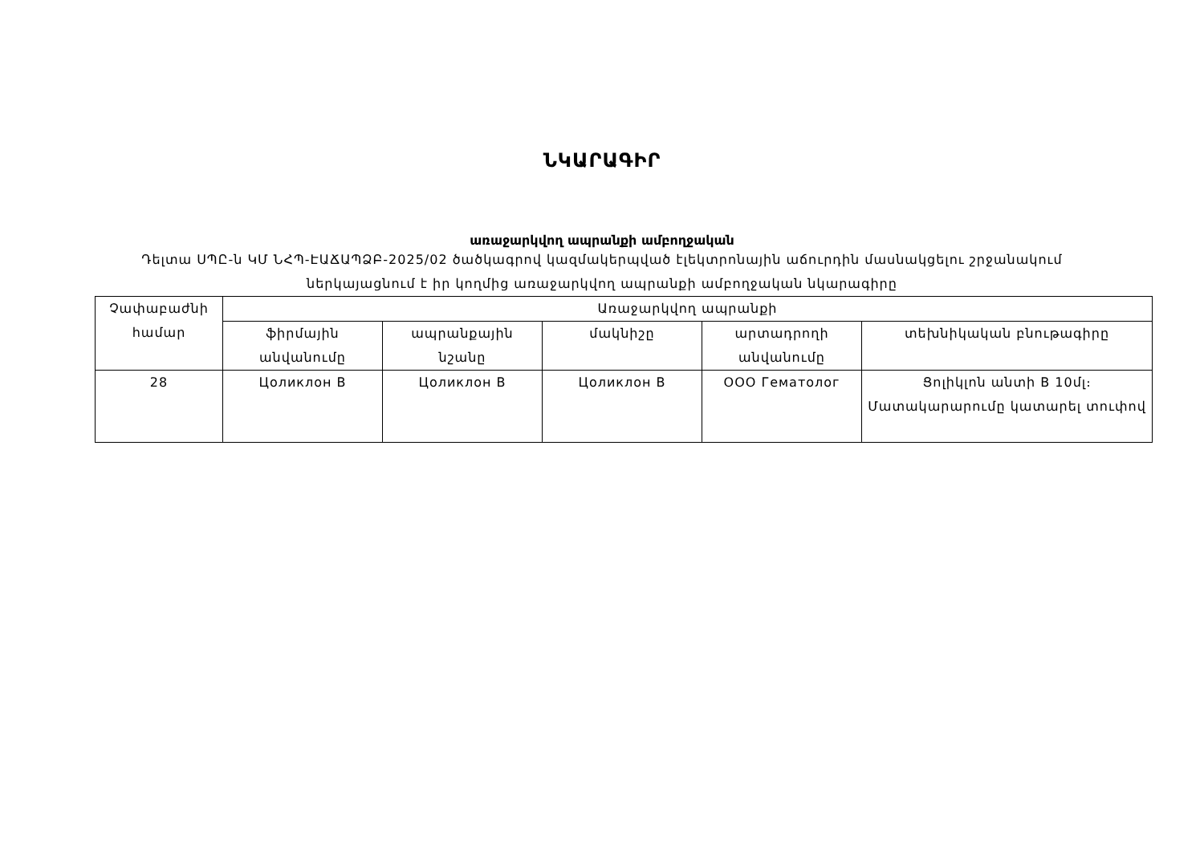ՆԿԱՐԱԳԻՐ
առաջարկվող ապրանքի ամբողջական
Դելտա ՍՊԸ-ն ԿՄ ՆՀՊ-ԷԱՃԱՊՁԲ-2025/02 ծածկագրով կազմակերպված էլեկտրոնային աճուրդին մասնակցելու շրջանակում ներկայացնում է իր կողմից առաջարկվող ապրանքի ամբողջական նկարագիրը
| Չափաբաժնի համար | Առաջարկվող ապրանքի | | | | |
| --- | --- | --- | --- | --- | --- |
| | ֆիրմային անվանումը | ապրանքային նշանը | մակնիշը | արտադրողի անվանումը | տեխնիկական բնութագիրը |
| 28 | Цоликлон В | Цоликлон В | Цоликлон В | ООО Гематолог | Ցոլիկլոն անտի B 10մլ։ Մատակարարումը կատարել տուփով |